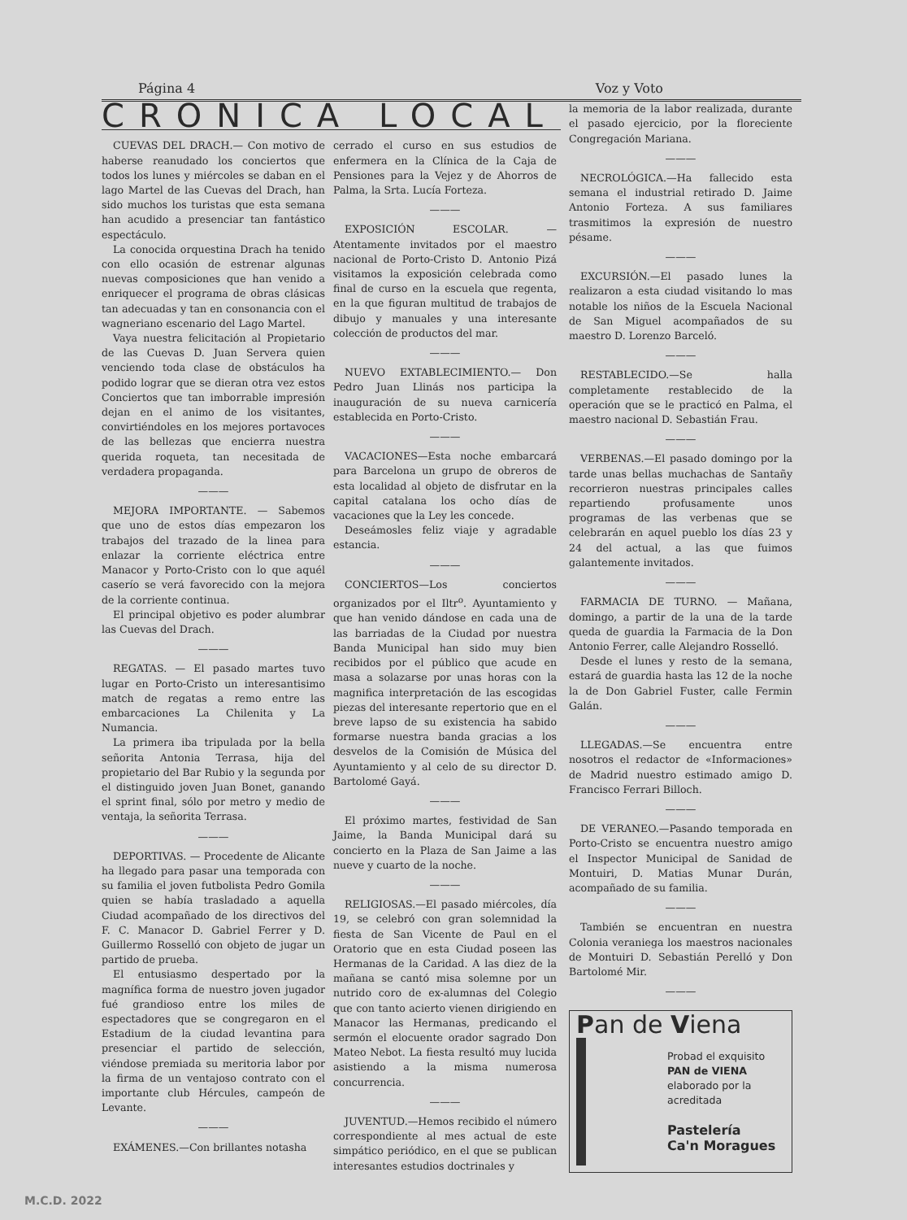Página 4 Voz y Voto
CRONICA LOCAL
CUEVAS DEL DRACH.— Con motivo de haberse reanudado los conciertos que todos los lunes y miércoles se daban en el lago Martel de las Cuevas del Drach, han sido muchos los turistas que esta semana han acudido a presenciar tan fantástico espectáculo.
La conocida orquestina Drach ha tenido con ello ocasión de estrenar algunas nuevas composiciones que han venido a enriquecer el programa de obras clásicas tan adecuadas y tan en consonancia con el wagneriano escenario del Lago Martel.
Vaya nuestra felicitación al Propietario de las Cuevas D. Juan Servera quien venciendo toda clase de obstáculos ha podido lograr que se dieran otra vez estos Conciertos que tan imborrable impresión dejan en el animo de los visitantes, convirtiéndoles en los mejores portavoces de las bellezas que encierra nuestra querida roqueta, tan necesitada de verdadera propaganda.
———
MEJORA IMPORTANTE. — Sabemos que uno de estos días empezaron los trabajos del trazado de la linea para enlazar la corriente eléctrica entre Manacor y Porto-Cristo con lo que aquél caserío se verá favorecido con la mejora de la corriente continua.
El principal objetivo es poder alumbrar las Cuevas del Drach.
———
REGATAS. — El pasado martes tuvo lugar en Porto-Cristo un interesantisimo match de regatas a remo entre las embarcaciones La Chilenita y La Numancia.
La primera iba tripulada por la bella señorita Antonia Terrasa, hija del propietario del Bar Rubio y la segunda por el distinguido joven Juan Bonet, ganando el sprint final, sólo por metro y medio de ventaja, la señorita Terrasa.
———
DEPORTIVAS. — Procedente de Alicante ha llegado para pasar una temporada con su familia el joven futbolista Pedro Gomila quien se había trasladado a aquella Ciudad acompañado de los directivos del F. C. Manacor D. Gabriel Ferrer y D. Guillermo Rosselló con objeto de jugar un partido de prueba.
El entusiasmo despertado por la magnífica forma de nuestro joven jugador fué grandioso entre los miles de espectadores que se congregaron en el Estadium de la ciudad levantina para presenciar el partido de selección, viéndose premiada su meritoria labor por la firma de un ventajoso contrato con el importante club Hércules, campeón de Levante.
———
EXÁMENES.—Con brillantes notasha
cerrado el curso en sus estudios de enfermera en la Clínica de la Caja de Pensiones para la Vejez y de Ahorros de Palma, la Srta. Lucía Forteza.
———
EXPOSICIÓN ESCOLAR. — Atentamente invitados por el maestro nacional de Porto-Cristo D. Antonio Pizá visitamos la exposición celebrada como final de curso en la escuela que regenta, en la que figuran multitud de trabajos de dibujo y manuales y una interesante colección de productos del mar.
———
NUEVO EXTABLECIMIENTO.— Don Pedro Juan Llinás nos participa la inauguración de su nueva carnicería establecida en Porto-Cristo.
———
VACACIONES—Esta noche embarcará para Barcelona un grupo de obreros de esta localidad al objeto de disfrutar en la capital catalana los ocho días de vacaciones que la Ley les concede.
Deseámosles feliz viaje y agradable estancia.
———
CONCIERTOS—Los conciertos organizados por el Iltr<sup>o</sup>. Ayuntamiento y que han venido dándose en cada una de las barriadas de la Ciudad por nuestra Banda Municipal han sido muy bien recibidos por el público que acude en masa a solazarse por unas horas con la magnifica interpretación de las escogidas piezas del interesante repertorio que en el breve lapso de su existencia ha sabido formarse nuestra banda gracias a los desvelos de la Comisión de Música del Ayuntamiento y al celo de su director D. Bartolomé Gayá.
———
El próximo martes, festividad de San Jaime, la Banda Municipal dará su concierto en la Plaza de San Jaime a las nueve y cuarto de la noche.
———
RELIGIOSAS.—El pasado miércoles, día 19, se celebró con gran solemnidad la fiesta de San Vicente de Paul en el Oratorio que en esta Ciudad poseen las Hermanas de la Caridad. A las diez de la mañana se cantó misa solemne por un nutrido coro de ex-alumnas del Colegio que con tanto acierto vienen dirigiendo en Manacor las Hermanas, predicando el sermón el elocuente orador sagrado Don Mateo Nebot. La fiesta resultó muy lucida asistiendo a la misma numerosa concurrencia.
———
JUVENTUD.—Hemos recibido el número correspondiente al mes actual de este simpático periódico, en el que se publican interesantes estudios doctrinales y
la memoria de la labor realizada, durante el pasado ejercicio, por la floreciente Congregación Mariana.
———
NECROLÓGICA.—Ha fallecido esta semana el industrial retirado D. Jaime Antonio Forteza. A sus familiares trasmitimos la expresión de nuestro pésame.
———
EXCURSIÓN.—El pasado lunes la realizaron a esta ciudad visitando lo mas notable los niños de la Escuela Nacional de San Miguel acompañados de su maestro D. Lorenzo Barceló.
———
RESTABLECIDO.—Se halla completamente restablecido de la operación que se le practicó en Palma, el maestro nacional D. Sebastián Frau.
———
VERBENAS.—El pasado domingo por la tarde unas bellas muchachas de Santañy recorrieron nuestras principales calles repartiendo profusamente unos programas de las verbenas que se celebrarán en aquel pueblo los días 23 y 24 del actual, a las que fuimos galantemente invitados.
———
FARMACIA DE TURNO. — Mañana, domingo, a partir de la una de la tarde queda de guardia la Farmacia de la Don Antonio Ferrer, calle Alejandro Rosselló.
Desde el lunes y resto de la semana, estará de guardia hasta las 12 de la noche la de Don Gabriel Fuster, calle Fermin Galán.
———
LLEGADAS.—Se encuentra entre nosotros el redactor de «Informaciones» de Madrid nuestro estimado amigo D. Francisco Ferrari Billoch.
———
DE VERANEO.—Pasando temporada en Porto-Cristo se encuentra nuestro amigo el Inspector Municipal de Sanidad de Montuiri, D. Matias Munar Durán, acompañado de su familia.
———
También se encuentran en nuestra Colonia veraniega los maestros nacionales de Montuiri D. Sebastián Perelló y Don Bartolomé Mir.
———
Pan de Viena
Probad el exquisito
PAN de VIENA
elaborado por la
acreditada
Pastelería Ca'n Moragues
M.C.D. 2022